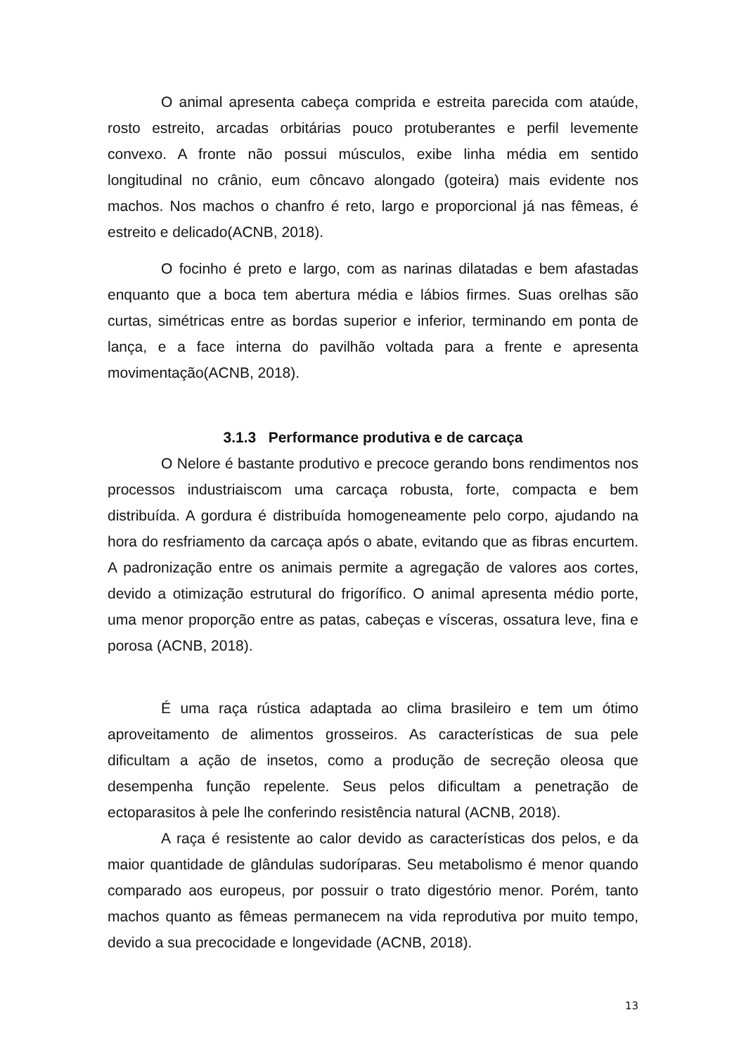O animal apresenta cabeça comprida e estreita parecida com ataúde, rosto estreito, arcadas orbitárias pouco protuberantes e perfil levemente convexo. A fronte não possui músculos, exibe linha média em sentido longitudinal no crânio, eum côncavo alongado (goteira) mais evidente nos machos. Nos machos o chanfro é reto, largo e proporcional já nas fêmeas, é estreito e delicado(ACNB, 2018).
O focinho é preto e largo, com as narinas dilatadas e bem afastadas enquanto que a boca tem abertura média e lábios firmes. Suas orelhas são curtas, simétricas entre as bordas superior e inferior, terminando em ponta de lança, e a face interna do pavilhão voltada para a frente e apresenta movimentação(ACNB, 2018).
3.1.3 Performance produtiva e de carcaça
O Nelore é bastante produtivo e precoce gerando bons rendimentos nos processos industriaiscom uma carcaça robusta, forte, compacta e bem distribuída. A gordura é distribuída homogeneamente pelo corpo, ajudando na hora do resfriamento da carcaça após o abate, evitando que as fibras encurtem. A padronização entre os animais permite a agregação de valores aos cortes, devido a otimização estrutural do frigorífico. O animal apresenta médio porte, uma menor proporção entre as patas, cabeças e vísceras, ossatura leve, fina e porosa (ACNB, 2018).
É uma raça rústica adaptada ao clima brasileiro e tem um ótimo aproveitamento de alimentos grosseiros. As características de sua pele dificultam a ação de insetos, como a produção de secreção oleosa que desempenha função repelente. Seus pelos dificultam a penetração de ectoparasitos à pele lhe conferindo resistência natural (ACNB, 2018).
A raça é resistente ao calor devido as características dos pelos, e da maior quantidade de glândulas sudoríparas. Seu metabolismo é menor quando comparado aos europeus, por possuir o trato digestório menor. Porém, tanto machos quanto as fêmeas permanecem na vida reprodutiva por muito tempo, devido a sua precocidade e longevidade (ACNB, 2018).
13